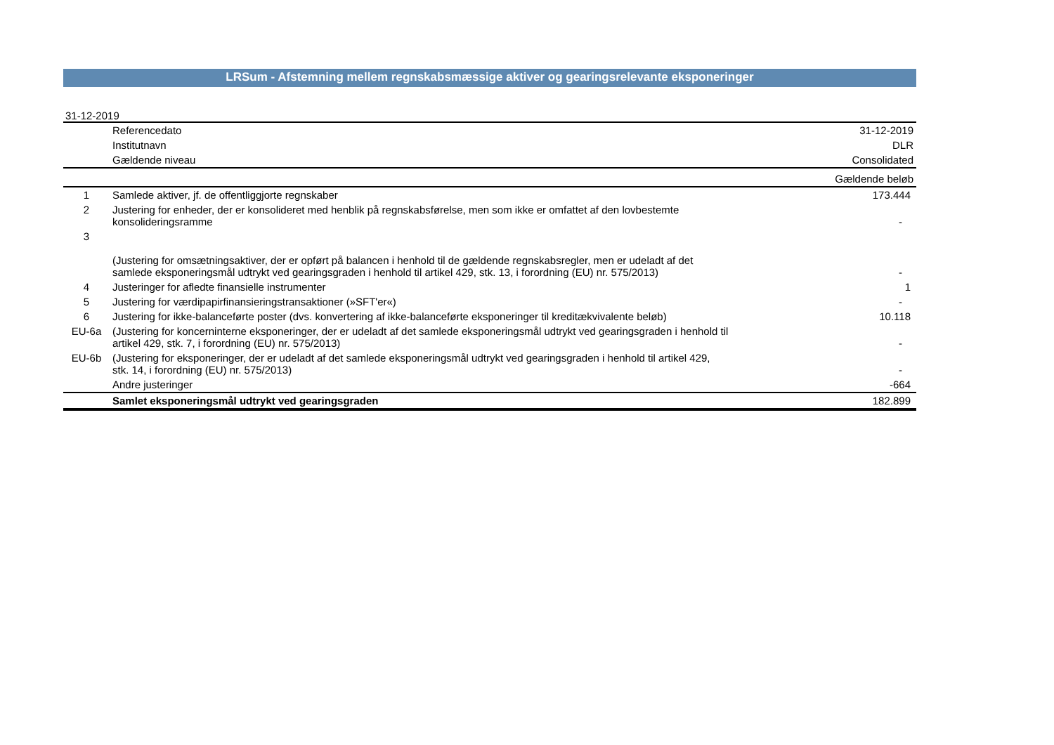LRSum - Afstemning mellem regnskabsmæssige aktiver og gearingsrelevante eksponeringer
31-12-2019
| | Referencedato | 31-12-2019 |
| | Institutnavn | DLR |
| | Gældende niveau | Consolidated |
| | | Gældende beløb |
| 1 | Samlede aktiver, jf. de offentliggjorte regnskaber | 173.444 |
| 2 | Justering for enheder, der er konsolideret med henblik på regnskabsførelse, men som ikke er omfattet af den lovbestemte konsolideringsramme | - |
| 3 | (Justering for omsætningsaktiver, der er opført på balancen i henhold til de gældende regnskabsregler, men er udeladt af det samlede eksponeringsmål udtrykt ved gearingsgraden i henhold til artikel 429, stk. 13, i forordning (EU) nr. 575/2013) | - |
| 4 | Justeringer for afledte finansielle instrumenter | 1 |
| 5 | Justering for værdipapirfinansieringstransaktioner (»SFT'er«) | - |
| 6 | Justering for ikke-balanceførte poster (dvs. konvertering af ikke-balanceførte eksponeringer til kreditækvivalente beløb) | 10.118 |
| EU-6a | (Justering for koncerninterne eksponeringer, der er udeladt af det samlede eksponeringsmål udtrykt ved gearingsgraden i henhold til artikel 429, stk. 7, i forordning (EU) nr. 575/2013) | - |
| EU-6b | (Justering for eksponeringer, der er udeladt af det samlede eksponeringsmål udtrykt ved gearingsgraden i henhold til artikel 429, stk. 14, i forordning (EU) nr. 575/2013) | - |
| | Andre justeringer | -664 |
| | Samlet eksponeringsmål udtrykt ved gearingsgraden | 182.899 |